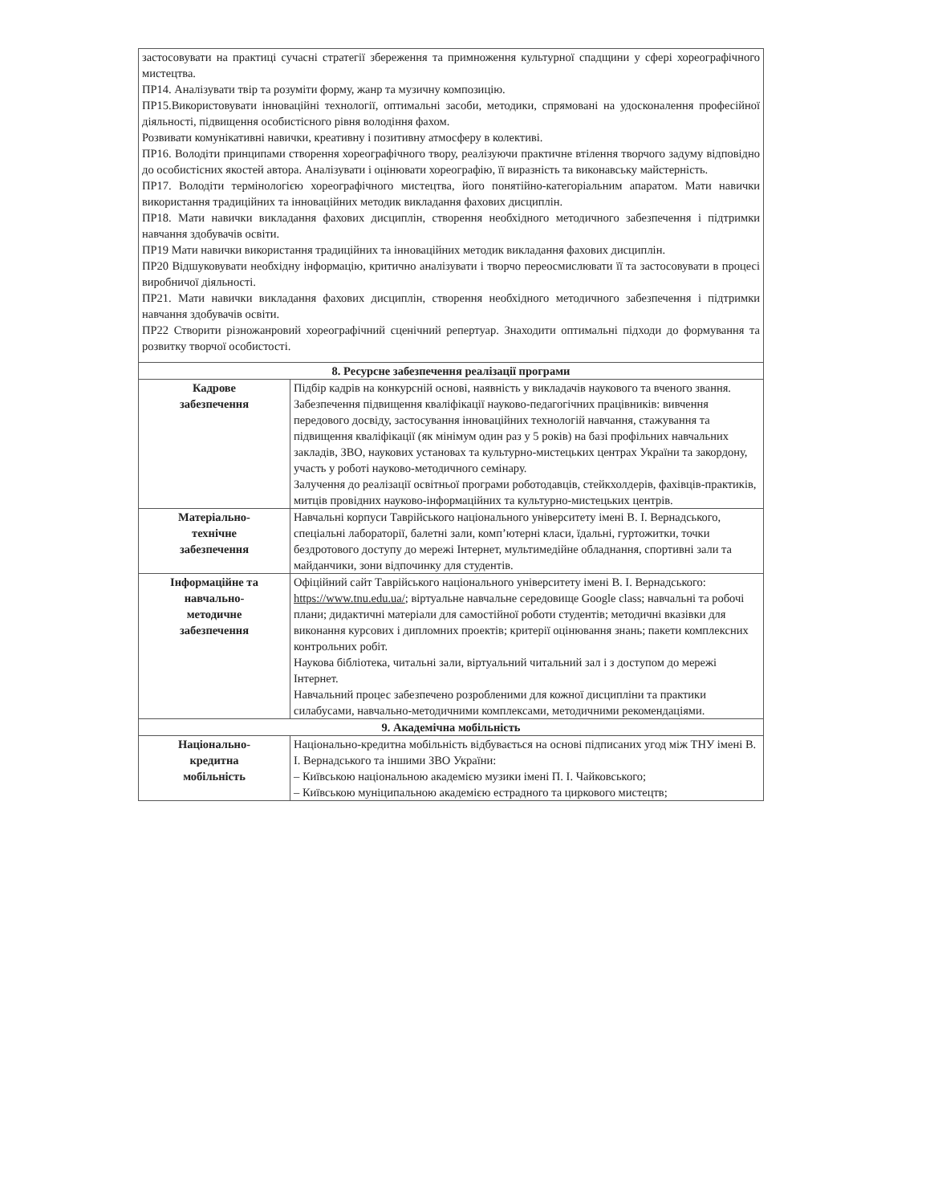| застосовувати на практиці сучасні стратегії збереження та примноження культурної спадщини у сфері хореографічного мистецтва. ПР14. Аналізувати твір та розуміти форму, жанр та музичну композицію. ПР15.Використовувати інноваційні технології, оптимальні засоби, методики, спрямовані на удосконалення професійної діяльності, підвищення особистісного рівня володіння фахом. Розвивати комунікативні навички, креативну і позитивну атмосферу в колективі. ПР16. Володіти принципами створення хореографічного твору, реалізуючи практичне втілення творчого задуму відповідно до особистісних якостей автора. Аналізувати і оцінювати хореографію, її виразність та виконавську майстерність. ПР17. Володіти термінологією хореографічного мистецтва, його понятійно-категоріальним апаратом. Мати навички використання традиційних та інноваційних методик викладання фахових дисциплін. ПР18. Мати навички викладання фахових дисциплін, створення необхідного методичного забезпечення і підтримки навчання здобувачів освіти. ПР19 Мати навички використання традиційних та інноваційних методик викладання фахових дисциплін. ПР20 Відшуковувати необхідну інформацію, критично аналізувати і творчо переосмислювати її та застосовувати в процесі виробничої діяльності. ПР21. Мати навички викладання фахових дисциплін, створення необхідного методичного забезпечення і підтримки навчання здобувачів освіти. ПР22 Створити різножанровий хореографічний сценічний репертуар. Знаходити оптимальні підходи до формування та розвитку творчої особистості. | |
| 8. Ресурсне забезпечення реалізації програми | |
| Кадрове забезпечення | Підбір кадрів на конкурсній основі, наявність у викладачів наукового та вченого звання. Забезпечення підвищення кваліфікації науково-педагогічних працівників: вивчення передового досвіду, застосування інноваційних технологій навчання, стажування та підвищення кваліфікації (як мінімум один раз у 5 років) на базі профільних навчальних закладів, ЗВО, наукових установах та культурно-мистецьких центрах України та закордону, участь у роботі науково-методичного семінару. Залучення до реалізації освітньої програми роботодавців, стейкхолдерів, фахівців-практиків, митців провідних науково-інформаційних та культурно-мистецьких центрів. |
| Матеріально- технічне забезпечення | Навчальні корпуси Таврійського національного університету імені В. І. Вернадського, спеціальні лабораторії, балетні зали, комп’ютерні класи, їдальні, гуртожитки, точки бездротового доступу до мережі Інтернет, мультимедійне обладнання, спортивні зали та майданчики, зони відпочинку для студентів. |
| Інформаційне та навчально- методичне забезпечення | Офіційний сайт Таврійського національного університету імені В. І. Вернадського: https://www.tnu.edu.ua/ ; віртуальне навчальне середовище Google class; навчальні та робочі плани; дидактичні матеріали для самостійної роботи студентів; методичні вказівки для виконання курсових і дипломних проектів; критерії оцінювання знань; пакети комплексних контрольних робіт. Наукова бібліотека, читальні зали, віртуальний читальний зал і з доступом до мережі Інтернет. Навчальний процес забезпечено розробленими для кожної дисципліни та практики силабусами, навчально-методичними комплексами, методичними рекомендаціями. |
| 9. Академічна мобільність | |
| Національно- кредитна мобільність | Національно-кредитна мобільність відбувається на основі підписаних угод між ТНУ імені В. І. Вернадського та іншими ЗВО України: – Київською національною академією музики імені П. І. Чайковського; – Київською муніципальною академією естрадного та циркового мистецтв; |